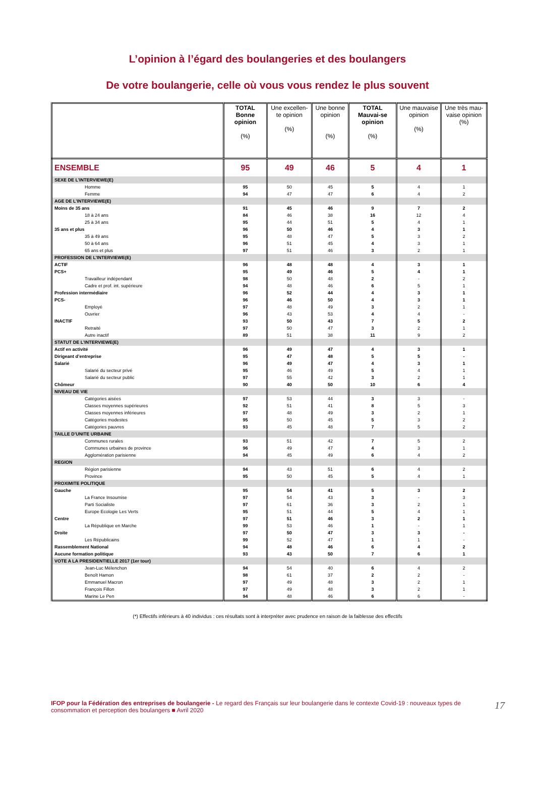L’opinion à l’égard des boulangeries et des boulangers
De votre boulangerie, celle où vous vous rendez le plus souvent
| | TOTAL Bonne opinion (%) | Une excellen-te opinion (%) | Une bonne opinion (%) | TOTAL Mauvai-se opinion (%) | Une mauvaise opinion (%) | Une très mau-vaise opinion (%) |
| --- | --- | --- | --- | --- | --- | --- |
| ENSEMBLE | 95 | 49 | 46 | 5 | 4 | 1 |
| SEXE DE L’INTERVIEWE(E) | | | | | | |
| Homme | 95 | 50 | 45 | 5 | 4 | 1 |
| Femme | 94 | 47 | 47 | 6 | 4 | 2 |
| AGE DE L’INTERVIEWE(E) | | | | | | |
| Moins de 35 ans | 91 | 45 | 46 | 9 | 7 | 2 |
| 18 à 24 ans | 84 | 46 | 38 | 16 | 12 | 4 |
| 25 à 34 ans | 95 | 44 | 51 | 5 | 4 | 1 |
| 35 ans et plus | 96 | 50 | 46 | 4 | 3 | 1 |
| 35 à 49 ans | 95 | 48 | 47 | 5 | 3 | 2 |
| 50 à 64 ans | 96 | 51 | 45 | 4 | 3 | 1 |
| 65 ans et plus | 97 | 51 | 46 | 3 | 2 | 1 |
| PROFESSION DE L’INTERVIEWE(E) | | | | | | |
| ACTIF | 96 | 48 | 48 | 4 | 3 | 1 |
| PCS+ | 95 | 49 | 46 | 5 | 4 | 1 |
| Travailleur indépendant | 98 | 50 | 48 | 2 | - | 2 |
| Cadre et prof. int. supérieure | 94 | 48 | 46 | 6 | 5 | 1 |
| Profession intermédiaire | 96 | 52 | 44 | 4 | 3 | 1 |
| PCS- | 96 | 46 | 50 | 4 | 3 | 1 |
| Employé | 97 | 48 | 49 | 3 | 2 | 1 |
| Ouvrier | 96 | 43 | 53 | 4 | 4 | - |
| INACTIF | 93 | 50 | 43 | 7 | 5 | 2 |
| Retraité | 97 | 50 | 47 | 3 | 2 | 1 |
| Autre inactif | 89 | 51 | 38 | 11 | 9 | 2 |
| STATUT DE L’INTERVIEWE(E) | | | | | | |
| Actif en activité | 96 | 49 | 47 | 4 | 3 | 1 |
| Dirigeant d’entreprise | 95 | 47 | 48 | 5 | 5 | - |
| Salarié | 96 | 49 | 47 | 4 | 3 | 1 |
| Salarié du secteur privé | 95 | 46 | 49 | 5 | 4 | 1 |
| Salarié du secteur public | 97 | 55 | 42 | 3 | 2 | 1 |
| Chômeur | 90 | 40 | 50 | 10 | 6 | 4 |
| NIVEAU DE VIE | | | | | | |
| Catégories aisées | 97 | 53 | 44 | 3 | 3 | - |
| Classes moyennes supérieures | 92 | 51 | 41 | 8 | 5 | 3 |
| Classes moyennes inférieures | 97 | 48 | 49 | 3 | 2 | 1 |
| Catégories modestes | 95 | 50 | 45 | 5 | 3 | 2 |
| Catégories pauvres | 93 | 45 | 48 | 7 | 5 | 2 |
| TAILLE D’UNITE URBAINE | | | | | | |
| Communes rurales | 93 | 51 | 42 | 7 | 5 | 2 |
| Communes urbaines de province | 96 | 49 | 47 | 4 | 3 | 1 |
| Agglomération parisienne | 94 | 45 | 49 | 6 | 4 | 2 |
| REGION | | | | | | |
| Région parisienne | 94 | 43 | 51 | 6 | 4 | 2 |
| Province | 95 | 50 | 45 | 5 | 4 | 1 |
| PROXIMITE POLITIQUE | | | | | | |
| Gauche | 95 | 54 | 41 | 5 | 3 | 2 |
| La France Insoumise | 97 | 54 | 43 | 3 | - | 3 |
| Parti Socialiste | 97 | 61 | 36 | 3 | 2 | 1 |
| Europe Ecologie Les Verts | 95 | 51 | 44 | 5 | 4 | 1 |
| Centre | 97 | 51 | 46 | 3 | 2 | 1 |
| La République en Marche | 99 | 53 | 46 | 1 | - | 1 |
| Droite | 97 | 50 | 47 | 3 | 3 | - |
| Les Républicains | 99 | 52 | 47 | 1 | 1 | - |
| Rassemblement National | 94 | 48 | 46 | 6 | 4 | 2 |
| Aucune formation politique | 93 | 43 | 50 | 7 | 6 | 1 |
| VOTE A LA PRESIDENTIELLE 2017 (1er tour) | | | | | | |
| Jean-Luc Mélenchon | 94 | 54 | 40 | 6 | 4 | 2 |
| Benoît Hamon | 98 | 61 | 37 | 2 | 2 | - |
| Emmanuel Macron | 97 | 49 | 48 | 3 | 2 | 1 |
| François Fillon | 97 | 49 | 48 | 3 | 2 | 1 |
| Marine Le Pen | 94 | 48 | 46 | 6 | 6 | - |
(*) Effectifs inférieurs à 40 individus : ces résultats sont à interpréter avec prudence en raison de la faiblesse des effectifs
IFOP pour la Fédération des entreprises de boulangerie - Le regard des Français sur leur boulangerie dans le contexte Covid-19 : nouveaux types de consommation et perception des boulangers ■ Avril 2020 17